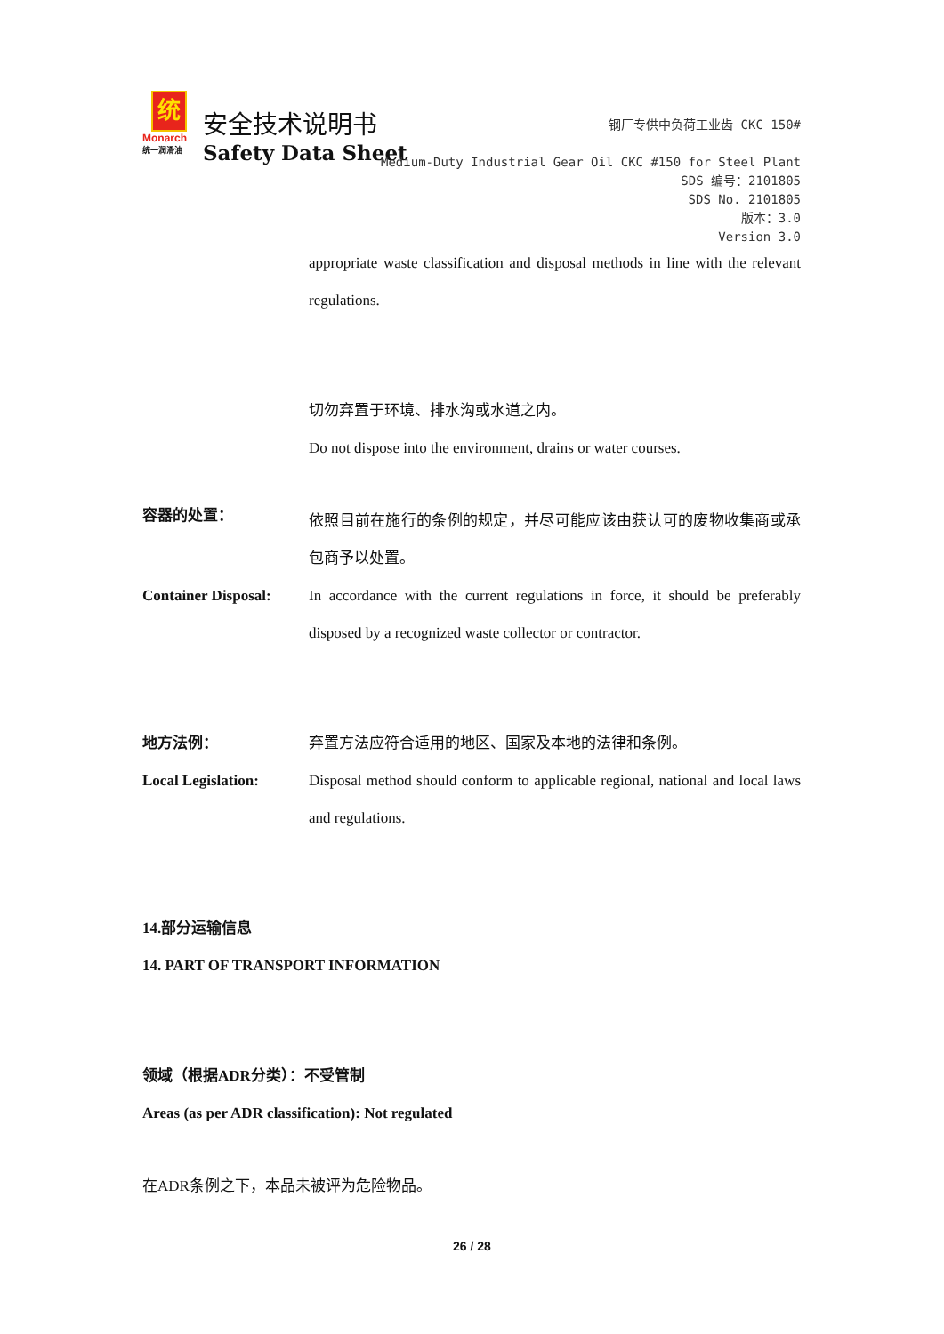统
Monarch
统一润滑油
安全技术说明书
Safety Data Sheet
钢厂专供中负荷工业齿 CKC 150#
Medium-Duty Industrial Gear Oil CKC #150 for Steel Plant
SDS 编号：2101805
SDS No. 2101805
版本：3.0
Version 3.0
appropriate waste classification and disposal methods in line with the relevant regulations.
切勿弃置于环境、排水沟或水道之内。
Do not dispose into the environment, drains or water courses.
容器的处置：
依照目前在施行的条例的规定，并尽可能应该由获认可的废物收集商或承包商予以处置。
Container Disposal:
In accordance with the current regulations in force, it should be preferably disposed by a recognized waste collector or contractor.
地方法例： 弃置方法应符合适用的地区、国家及本地的法律和条例。
Local Legislation: Disposal method should conform to applicable regional, national and local laws and regulations.
14.部分运输信息
14. PART OF TRANSPORT INFORMATION
领域（根据ADR分类）：不受管制
Areas (as per ADR classification): Not regulated
在ADR条例之下，本品未被评为危险物品。
26 / 28